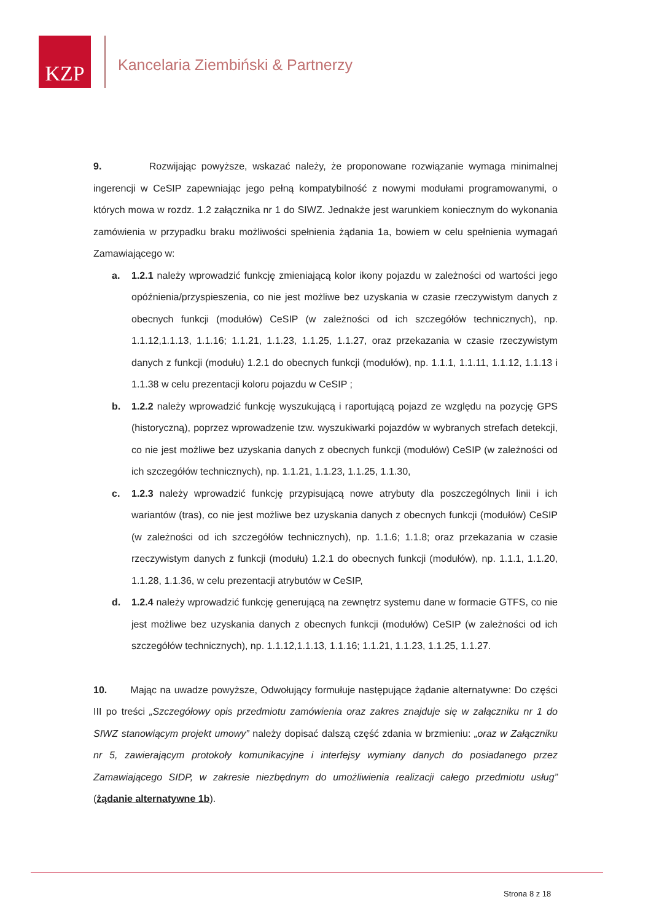KZP
Kancelaria Ziembiński & Partnerzy
9. Rozwijając powyższe, wskazać należy, że proponowane rozwiązanie wymaga minimalnej ingerencji w CeSIP zapewniając jego pełną kompatybilność z nowymi modułami programowanymi, o których mowa w rozdz. 1.2 załącznika nr 1 do SIWZ. Jednakże jest warunkiem koniecznym do wykonania zamówienia w przypadku braku możliwości spełnienia żądania 1a, bowiem w celu spełnienia wymagań Zamawiającego w:
a. 1.2.1 należy wprowadzić funkcję zmieniającą kolor ikony pojazdu w zależności od wartości jego opóźnienia/przyspieszenia, co nie jest możliwe bez uzyskania w czasie rzeczywistym danych z obecnych funkcji (modułów) CeSIP (w zależności od ich szczegółów technicznych), np. 1.1.12,1.1.13, 1.1.16; 1.1.21, 1.1.23, 1.1.25, 1.1.27, oraz przekazania w czasie rzeczywistym danych z funkcji (modułu) 1.2.1 do obecnych funkcji (modułów), np. 1.1.1, 1.1.11, 1.1.12, 1.1.13 i 1.1.38 w celu prezentacji koloru pojazdu w CeSIP ;
b. 1.2.2 należy wprowadzić funkcję wyszukującą i raportującą pojazd ze względu na pozycję GPS (historyczną), poprzez wprowadzenie tzw. wyszukiwarki pojazdów w wybranych strefach detekcji, co nie jest możliwe bez uzyskania danych z obecnych funkcji (modułów) CeSIP (w zależności od ich szczegółów technicznych), np. 1.1.21, 1.1.23, 1.1.25, 1.1.30,
c. 1.2.3 należy wprowadzić funkcję przypisującą nowe atrybuty dla poszczególnych linii i ich wariantów (tras), co nie jest możliwe bez uzyskania danych z obecnych funkcji (modułów) CeSIP (w zależności od ich szczegółów technicznych), np. 1.1.6; 1.1.8; oraz przekazania w czasie rzeczywistym danych z funkcji (modułu) 1.2.1 do obecnych funkcji (modułów), np. 1.1.1, 1.1.20, 1.1.28, 1.1.36, w celu prezentacji atrybutów w CeSIP,
d. 1.2.4 należy wprowadzić funkcję generującą na zewnętrz systemu dane w formacie GTFS, co nie jest możliwe bez uzyskania danych z obecnych funkcji (modułów) CeSIP (w zależności od ich szczegółów technicznych), np. 1.1.12,1.1.13, 1.1.16; 1.1.21, 1.1.23, 1.1.25, 1.1.27.
10. Mając na uwadze powyższe, Odwołujący formułuje następujące żądanie alternatywne: Do części III po treści „Szczegółowy opis przedmiotu zamówienia oraz zakres znajduje się w załączniku nr 1 do SIWZ stanowiącym projekt umowy” należy dopisać dalszą część zdania w brzmieniu: „oraz w Załączniku nr 5, zawierającym protokoły komunikacyjne i interfejsy wymiany danych do posiadanego przez Zamawiającego SIDP, w zakresie niezbędnym do umożliwienia realizacji całego przedmiotu usług” (żądanie alternatywne 1b).
Strona 8 z 18